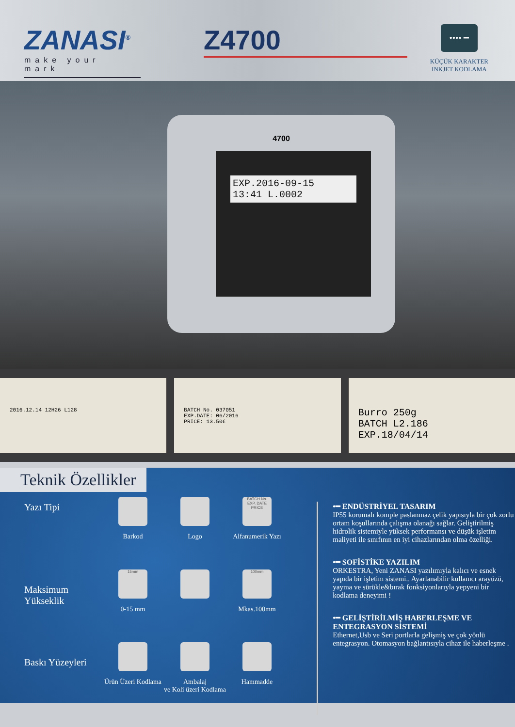ZANASI<sup>®</sup>
make your mark
Z4700
•••• ━
KÜÇÜK KARAKTER
INKJET KODLAMA
4700
EXP.2016-09-15
13:41 L.0002
2016.12.14 12H26 L128 BATCH No. 037051
EXP.DATE: 06/2016
PRICE: 13.50€
Burro 250g
BATCH L2.186
EXP.18/04/14
Teknik Özellikler
Yazı Tipi
Barkod Logo
BATCH No.
EXP. DATE
PRICE
Alfanumerik Yazı
Maksimum
Yükseklik
15mm
0-15 mm
100mm
Mkas.100mm
Baskı Yüzeyleri
Ürün Üzeri Kodlama
Ambalaj
ve Koli üzeri Kodlama
Hammadde
•━ ENDÜSTRİYEL TASARIM
IP55 korumalı komple paslanmaz çelik yapısıyla bir çok zorlu ortam koşullarında çalışma olanağı sağlar. Geliştirilmiş hidrolik sistemiyle yüksek performansı ve düşük işletim maliyeti ile sınıfının en iyi cihazlarından olma özelliği.
•━ SOFİSTİKE YAZILIM
ORKESTRA, Yeni ZANASI yazılımıyla kalıcı ve esnek yapıda bir işletim sistemi.. Ayarlanabilir kullanıcı arayüzü, yayma ve sürükle&bırak fonksiyonlarıyla yepyeni bir kodlama deneyimi !
•━ GELİŞTİRİLMİŞ HABERLEŞME VE ENTEGRASYON SİSTEMİ
Ethernet,Usb ve Seri portlarla gelişmiş ve çok yönlü entegrasyon. Otomasyon bağlantısıyla cihaz ile haberleşme .